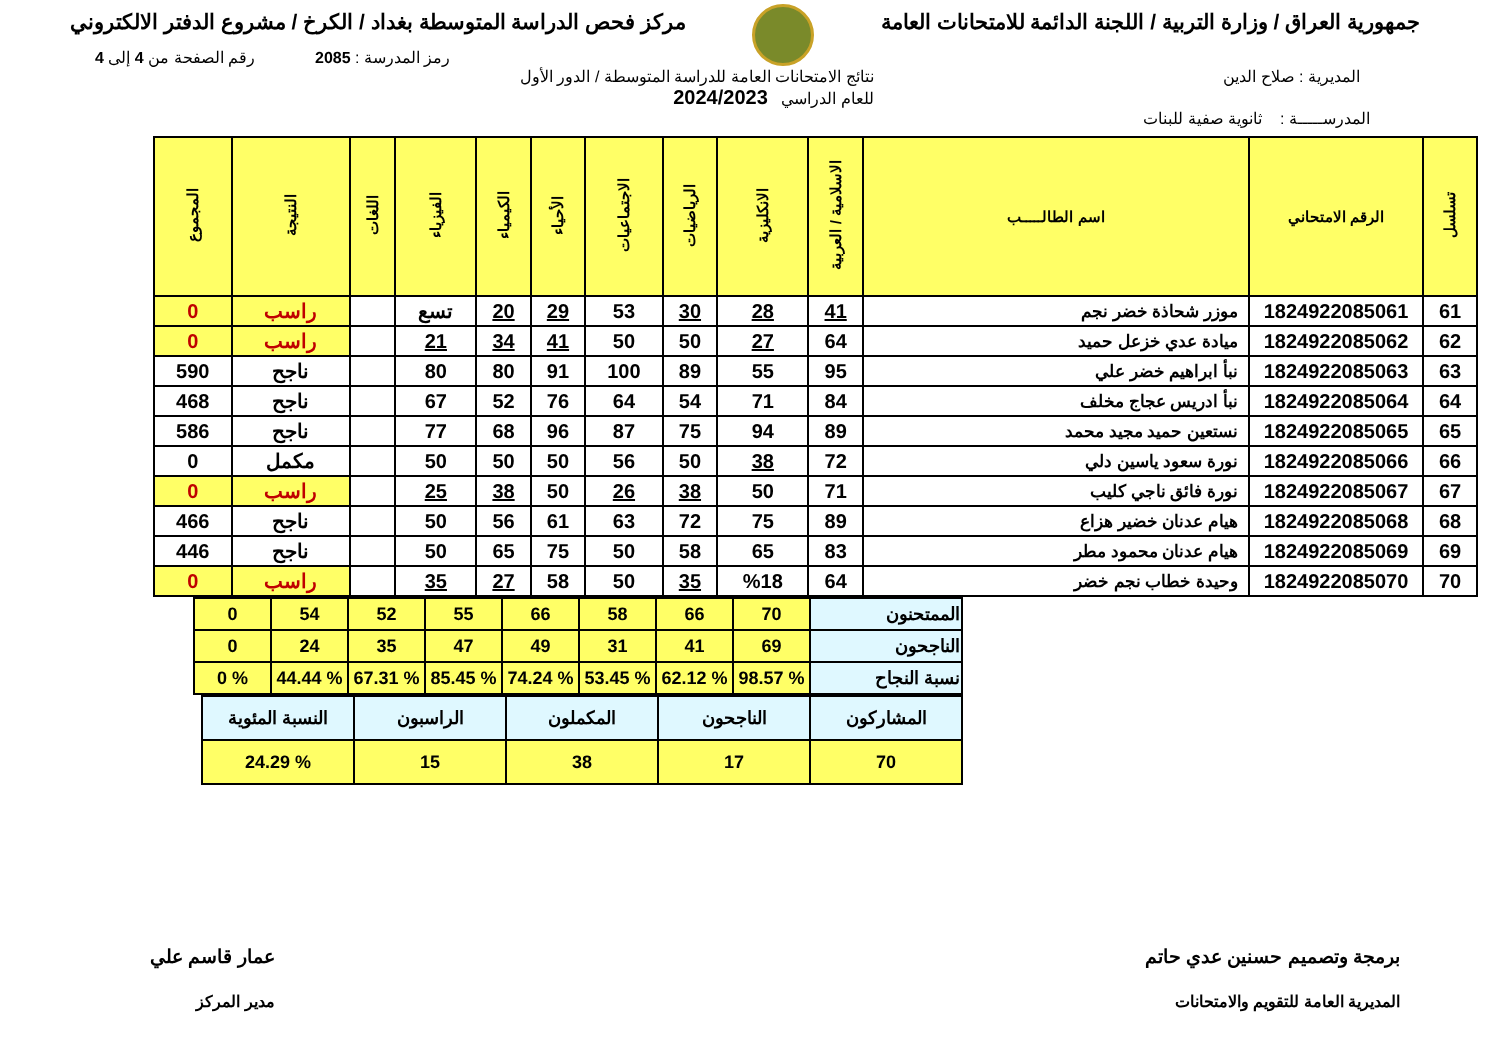جمهورية العراق / وزارة التربية / اللجنة الدائمة للامتحانات العامة
مركز فحص الدراسة المتوسطة بغداد / الكرخ / مشروع الدفتر الالكتروني
رمز المدرسة : 2085 رقم الصفحة من 4 إلى 4
المديرية : صلاح الدين نتائج الامتحانات العامة للدراسة المتوسطة / الدور الأول
للعام الدراسي 2024/2023
المدرســـــة : ثانوية صفية للبنات
| تسلسل | الرقم الامتحاني | اسم الطالـــــب | الاسلامية / العربية | الانكليزية | الرياضيات | الاجتماعيات | الأحياء | الكيمياء | الفيزياء | اللغات | النتيجة | المجموع |
| --- | --- | --- | --- | --- | --- | --- | --- | --- | --- | --- | --- | --- |
| 61 | 1824922085061 | موزر شحاذة خضر نجم | 41 | 28 | 30 | 53 | 29 | 20 | تسع | | راسب | 0 |
| 62 | 1824922085062 | ميادة عدي خزعل حميد | 64 | 27 | 50 | 50 | 41 | 34 | 21 | | راسب | 0 |
| 63 | 1824922085063 | نبأ ابراهيم خضر علي | 95 | 55 | 89 | 100 | 91 | 80 | 80 | | ناجح | 590 |
| 64 | 1824922085064 | نبأ ادريس عجاج مخلف | 84 | 71 | 54 | 64 | 76 | 52 | 67 | | ناجح | 468 |
| 65 | 1824922085065 | نستعين حميد مجيد محمد | 89 | 94 | 75 | 87 | 96 | 68 | 77 | | ناجح | 586 |
| 66 | 1824922085066 | نورة سعود ياسين دلي | 72 | 38 | 50 | 56 | 50 | 50 | 50 | | مكمل | 0 |
| 67 | 1824922085067 | نورة فائق ناجي كليب | 71 | 50 | 38 | 26 | 50 | 38 | 25 | | راسب | 0 |
| 68 | 1824922085068 | هيام عدنان خضير هزاع | 89 | 75 | 72 | 63 | 61 | 56 | 50 | | ناجح | 466 |
| 69 | 1824922085069 | هيام عدنان محمود مطر | 83 | 65 | 58 | 50 | 75 | 65 | 50 | | ناجح | 446 |
| 70 | 1824922085070 | وحيدة خطاب نجم خضر | 64 | %18 | 35 | 50 | 58 | 27 | 35 | | راسب | 0 |
| الممتحنون | 70 | 66 | 58 | 66 | 55 | 52 | 54 | 0 |
| الناجحون | 69 | 41 | 31 | 49 | 47 | 35 | 24 | 0 |
| نسبة النجاح | % 98.57 | % 62.12 | % 53.45 | % 74.24 | % 85.45 | % 67.31 | % 44.44 | % 0 |
| المشاركون | الناجحون | المكملون | الراسبون | النسبة المئوية |
| 70 | 17 | 38 | 15 | % 24.29 |
برمجة وتصميم حسنين عدي حاتم
المديرية العامة للتقويم والامتحانات
عمار قاسم علي
مدير المركز